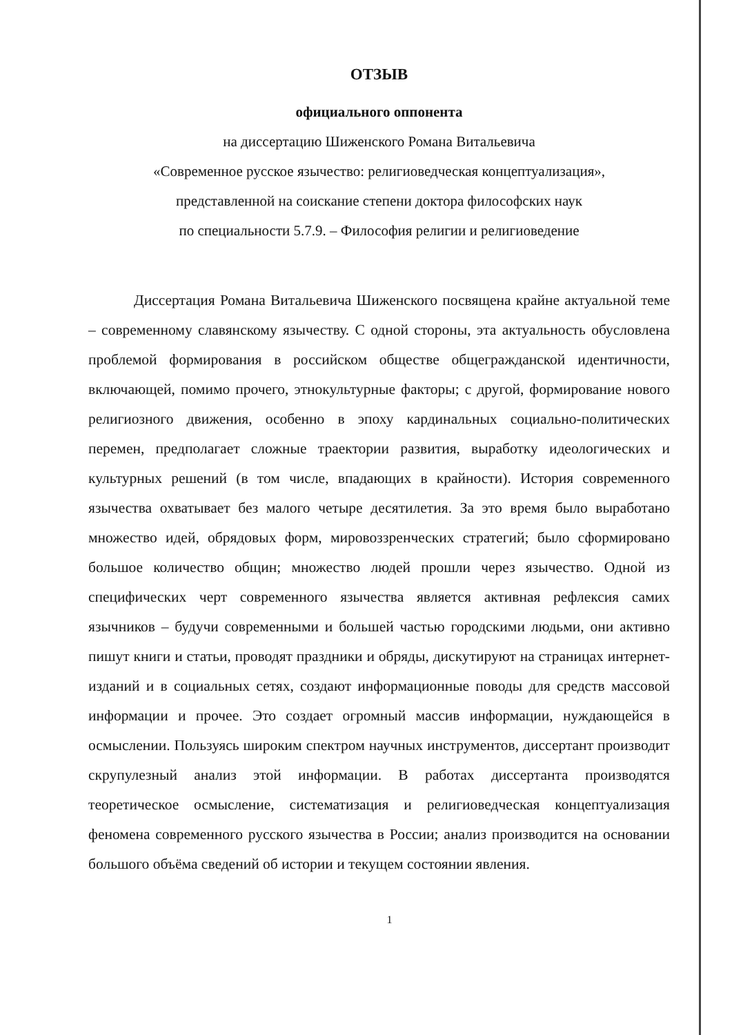ОТЗЫВ
официального оппонента
на диссертацию Шиженского Романа Витальевича
«Современное русское язычество: религиоведческая концептуализация»,
представленной на соискание степени доктора философских наук
по специальности 5.7.9. – Философия религии и религиоведение
Диссертация Романа Витальевича Шиженского посвящена крайне актуальной теме – современному славянскому язычеству. С одной стороны, эта актуальность обусловлена проблемой формирования в российском обществе общегражданской идентичности, включающей, помимо прочего, этнокультурные факторы; с другой, формирование нового религиозного движения, особенно в эпоху кардинальных социально-политических перемен, предполагает сложные траектории развития, выработку идеологических и культурных решений (в том числе, впадающих в крайности). История современного язычества охватывает без малого четыре десятилетия. За это время было выработано множество идей, обрядовых форм, мировоззренческих стратегий; было сформировано большое количество общин; множество людей прошли через язычество. Одной из специфических черт современного язычества является активная рефлексия самих язычников – будучи современными и большей частью городскими людьми, они активно пишут книги и статьи, проводят праздники и обряды, дискутируют на страницах интернет-изданий и в социальных сетях, создают информационные поводы для средств массовой информации и прочее. Это создает огромный массив информации, нуждающейся в осмыслении. Пользуясь широким спектром научных инструментов, диссертант производит скрупулезный анализ этой информации. В работах диссертанта производятся теоретическое осмысление, систематизация и религиоведческая концептуализация феномена современного русского язычества в России; анализ производится на основании большого объёма сведений об истории и текущем состоянии явления.
1